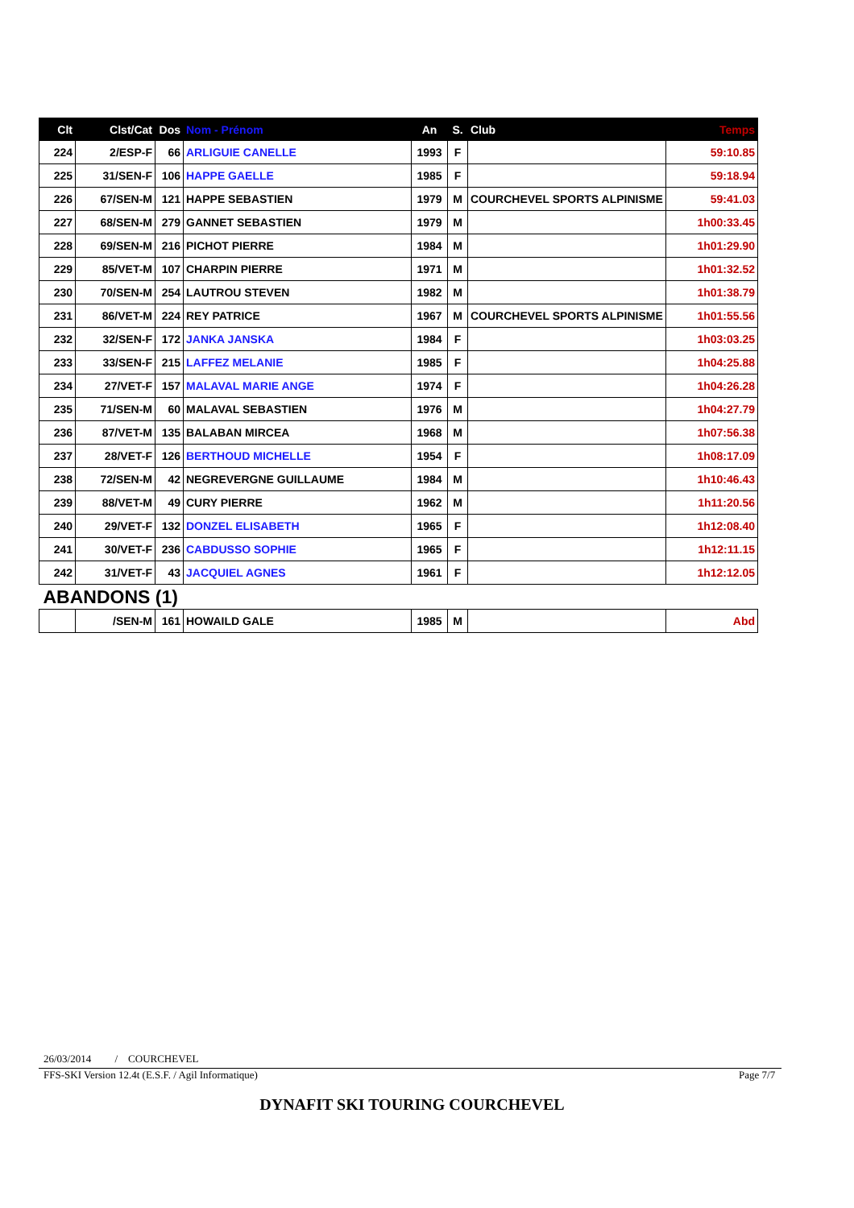| Clt | Clst/Cat | Dos | Nom - Prénom | An | S. | Club | Temps |
| --- | --- | --- | --- | --- | --- | --- | --- |
| 224 | 2/ESP-F | 66 | ARLIGUIE CANELLE | 1993 | F | | 59:10.85 |
| 225 | 31/SEN-F | 106 | HAPPE GAELLE | 1985 | F | | 59:18.94 |
| 226 | 67/SEN-M | 121 | HAPPE SEBASTIEN | 1979 | M | COURCHEVEL SPORTS ALPINISME | 59:41.03 |
| 227 | 68/SEN-M | 279 | GANNET SEBASTIEN | 1979 | M | | 1h00:33.45 |
| 228 | 69/SEN-M | 216 | PICHOT PIERRE | 1984 | M | | 1h01:29.90 |
| 229 | 85/VET-M | 107 | CHARPIN PIERRE | 1971 | M | | 1h01:32.52 |
| 230 | 70/SEN-M | 254 | LAUTROU STEVEN | 1982 | M | | 1h01:38.79 |
| 231 | 86/VET-M | 224 | REY PATRICE | 1967 | M | COURCHEVEL SPORTS ALPINISME | 1h01:55.56 |
| 232 | 32/SEN-F | 172 | JANKA JANSKA | 1984 | F | | 1h03:03.25 |
| 233 | 33/SEN-F | 215 | LAFFEZ MELANIE | 1985 | F | | 1h04:25.88 |
| 234 | 27/VET-F | 157 | MALAVAL MARIE ANGE | 1974 | F | | 1h04:26.28 |
| 235 | 71/SEN-M | 60 | MALAVAL SEBASTIEN | 1976 | M | | 1h04:27.79 |
| 236 | 87/VET-M | 135 | BALABAN MIRCEA | 1968 | M | | 1h07:56.38 |
| 237 | 28/VET-F | 126 | BERTHOUD MICHELLE | 1954 | F | | 1h08:17.09 |
| 238 | 72/SEN-M | 42 | NEGREVERGNE GUILLAUME | 1984 | M | | 1h10:46.43 |
| 239 | 88/VET-M | 49 | CURY PIERRE | 1962 | M | | 1h11:20.56 |
| 240 | 29/VET-F | 132 | DONZEL ELISABETH | 1965 | F | | 1h12:08.40 |
| 241 | 30/VET-F | 236 | CABDUSSO SOPHIE | 1965 | F | | 1h12:11.15 |
| 242 | 31/VET-F | 43 | JACQUIEL AGNES | 1961 | F | | 1h12:12.05 |
| ABANDONS (1) | | | | | | | |
| | /SEN-M | 161 | HOWAILD GALE | 1985 | M | | Abd |
26/03/2014 / COURCHEVEL
FFS-SKI Version 12.4t (E.S.F. / Agil Informatique)
Page 7/7
DYNAFIT SKI TOURING COURCHEVEL